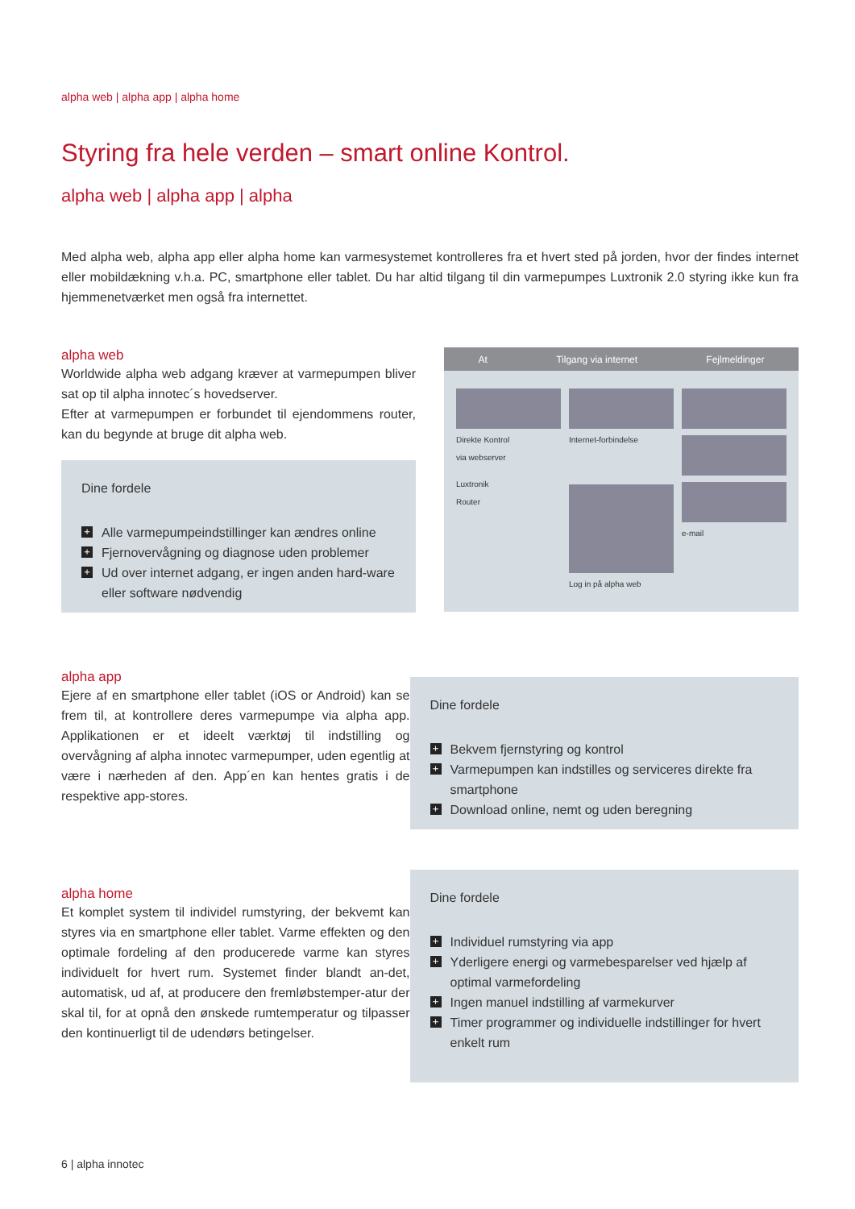alpha web | alpha app | alpha home
Styring fra hele verden – smart online Kontrol.
alpha web | alpha app | alpha
Med alpha web, alpha app eller alpha home kan varmesystemet kontrolleres fra et hvert sted på jorden, hvor der findes internet eller mobildækning v.h.a. PC, smartphone eller tablet. Du har altid tilgang til din varmepumpes Luxtronik 2.0 styring ikke kun fra hjemmenetværket men også fra internettet.
alpha web
Worldwide alpha web adgang kræver at varmepumpen bliver sat op til alpha innotec´s hovedserver.
Efter at varmepumpen er forbundet til ejendommens router, kan du begynde at bruge dit alpha web.
Dine fordele
+ Alle varmepumpeindstillinger kan ændres online
+ Fjernovervågning og diagnose uden problemer
+ Ud over internet adgang, er ingen anden hard-ware eller software nødvendig
At Tilgang via internet Fejlmeldinger
Direkte Kontrol
via webserver
Luxtronik
Router
Internet-forbindelse
Log in på alpha web
e-mail
alpha app
Ejere af en smartphone eller tablet (iOS or Android) kan se frem til, at kontrollere deres varmepumpe via alpha app. Applikationen er et ideelt værktøj til indstilling og overvågning af alpha innotec varmepumper, uden egentlig at være i nærheden af den. App´en kan hentes gratis i de respektive app-stores.
Dine fordele
+ Bekvem fjernstyring og kontrol
+ Varmepumpen kan indstilles og serviceres direkte fra smartphone
+ Download online, nemt og uden beregning
alpha home
Et komplet system til individel rumstyring, der bekvemt kan styres via en smartphone eller tablet. Varme effekten og den optimale fordeling af den producerede varme kan styres individuelt for hvert rum. Systemet finder blandt an-det, automatisk, ud af, at producere den fremløbstemper-atur der skal til, for at opnå den ønskede rumtemperatur og tilpasser den kontinuerligt til de udendørs betingelser.
Dine fordele
+ Individuel rumstyring via app
+ Yderligere energi og varmebesparelser ved hjælp af optimal varmefordeling
+ Ingen manuel indstilling af varmekurver
+ Timer programmer og individuelle indstillinger for hvert enkelt rum
6 | alpha innotec